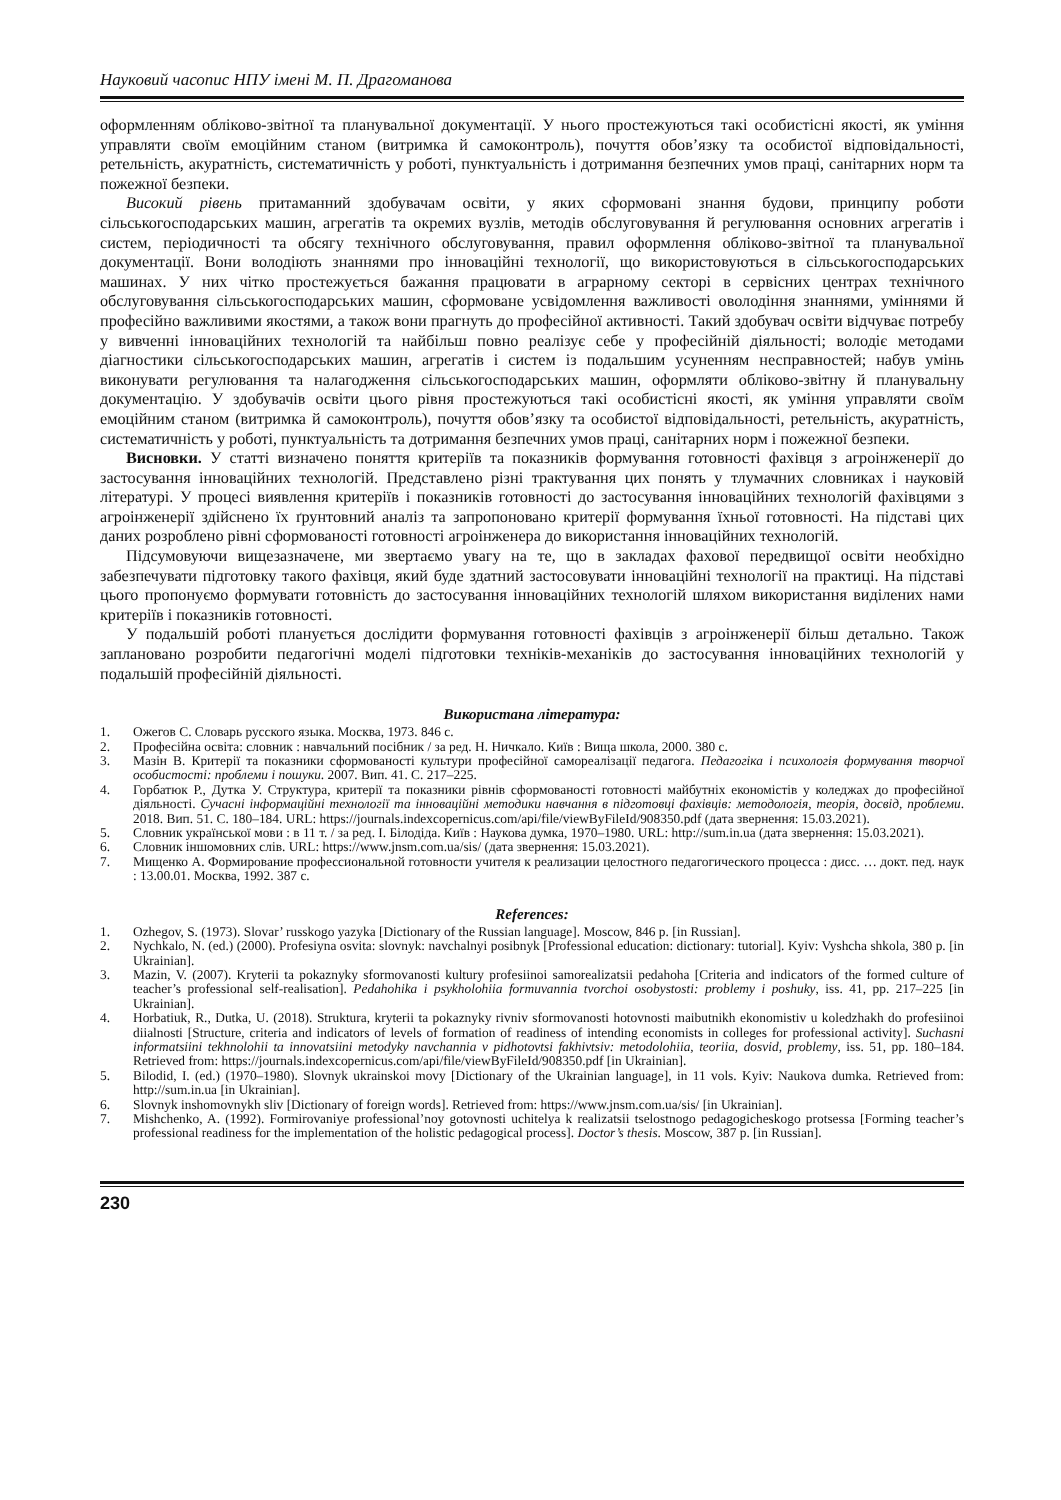Науковий часопис НПУ імені М. П. Драгоманова
оформленням обліково-звітної та планувальної документації. У нього простежуються такі особистісні якості, як уміння управляти своїм емоційним станом (витримка й самоконтроль), почуття обов’язку та особистої відповідальності, ретельність, акуратність, систематичність у роботі, пунктуальність і дотримання безпечних умов праці, санітарних норм та пожежної безпеки.
Високий рівень притаманний здобувачам освіти, у яких сформовані знання будови, принципу роботи сільськогосподарських машин, агрегатів та окремих вузлів, методів обслуговування й регулювання основних агрегатів і систем, періодичності та обсягу технічного обслуговування, правил оформлення обліково-звітної та планувальної документації. Вони володіють знаннями про інноваційні технології, що використовуються в сільськогосподарських машинах. У них чітко простежується бажання працювати в аграрному секторі в сервісних центрах технічного обслуговування сільськогосподарських машин, сформоване усвідомлення важливості оволодіння знаннями, уміннями й професійно важливими якостями, а також вони прагнуть до професійної активності. Такий здобувач освіти відчуває потребу у вивченні інноваційних технологій та найбільш повно реалізує себе у професійній діяльності; володіє методами діагностики сільськогосподарських машин, агрегатів і систем із подальшим усуненням несправностей; набув умінь виконувати регулювання та налагодження сільськогосподарських машин, оформляти обліково-звітну й планувальну документацію. У здобувачів освіти цього рівня простежуються такі особистісні якості, як уміння управляти своїм емоційним станом (витримка й самоконтроль), почуття обов’язку та особистої відповідальності, ретельність, акуратність, систематичність у роботі, пунктуальність та дотримання безпечних умов праці, санітарних норм і пожежної безпеки.
Висновки. У статті визначено поняття критеріїв та показників формування готовності фахівця з агроінженерії до застосування інноваційних технологій. Представлено різні трактування цих понять у тлумачних словниках і науковій літературі. У процесі виявлення критеріїв і показників готовності до застосування інноваційних технологій фахівцями з агроінженерії здійснено їх ґрунтовний аналіз та запропоновано критерії формування їхньої готовності. На підставі цих даних розроблено рівні сформованості готовності агроінженера до використання інноваційних технологій.
Підсумовуючи вищезазначене, ми звертаємо увагу на те, що в закладах фахової передвищої освіти необхідно забезпечувати підготовку такого фахівця, який буде здатний застосовувати інноваційні технології на практиці. На підставі цього пропонуємо формувати готовність до застосування інноваційних технологій шляхом використання виділених нами критеріїв і показників готовності.
У подальшій роботі планується дослідити формування готовності фахівців з агроінженерії більш детально. Також заплановано розробити педагогічні моделі підготовки техніків-механіків до застосування інноваційних технологій у подальшій професійній діяльності.
Використана література:
1. Ожегов С. Словарь русского языка. Москва, 1973. 846 с.
2. Професійна освіта: словник : навчальний посібник / за ред. Н. Ничкало. Київ : Вища школа, 2000. 380 с.
3. Мазін В. Критерії та показники сформованості культури професійної самореалізації педагога. Педагогіка і психологія формування творчої особистості: проблеми і пошуки. 2007. Вип. 41. С. 217–225.
4. Горбатюк Р., Дутка У. Структура, критерії та показники рівнів сформованості готовності майбутніх економістів у коледжах до професійної діяльності. Сучасні інформаційні технології та інноваційні методики навчання в підготовці фахівців: методологія, теорія, досвід, проблеми. 2018. Вип. 51. С. 180–184. URL: https://journals.indexcopernicus.com/api/file/viewByFileId/908350.pdf (дата звернення: 15.03.2021).
5. Словник української мови : в 11 т. / за ред. І. Білодіда. Київ : Наукова думка, 1970–1980. URL: http://sum.in.ua (дата звернення: 15.03.2021).
6. Словник іншомовних слів. URL: https://www.jnsm.com.ua/sis/ (дата звернення: 15.03.2021).
7. Мищенко А. Формирование профессиональной готовности учителя к реализации целостного педагогического процесса : дисс. … докт. пед. наук : 13.00.01. Москва, 1992. 387 с.
References:
1. Ozhegov, S. (1973). Slovar’ russkogo yazyka [Dictionary of the Russian language]. Moscow, 846 p. [in Russian].
2. Nychkalo, N. (ed.) (2000). Profesiyna osvita: slovnyk: navchalnyi posibnyk [Professional education: dictionary: tutorial]. Kyiv: Vyshcha shkola, 380 p. [in Ukrainian].
3. Mazin, V. (2007). Kryterii ta pokaznyky sformovanosti kultury profesiinoi samorealizatsii pedahoha [Criteria and indicators of the formed culture of teacher’s professional self-realisation]. Pedahohika i psykholohiia formuvannia tvorchoi osobystosti: problemy i poshuky, iss. 41, pp. 217–225 [in Ukrainian].
4. Horbatiuk, R., Dutka, U. (2018). Struktura, kryterii ta pokaznyky rivniv sformovanosti hotovnosti maibutnikh ekonomistiv u koledzhakh do profesiinoi diialnosti [Structure, criteria and indicators of levels of formation of readiness of intending economists in colleges for professional activity]. Suchasni informatsiini tekhnolohii ta innovatsiini metodyky navchannia v pidhotovtsi fakhivtsiv: metodolohiia, teoriia, dosvid, problemy, iss. 51, pp. 180–184. Retrieved from: https://journals.indexcopernicus.com/api/file/viewByFileId/908350.pdf [in Ukrainian].
5. Bilodid, I. (ed.) (1970–1980). Slovnyk ukrainskoi movy [Dictionary of the Ukrainian language], in 11 vols. Kyiv: Naukova dumka. Retrieved from: http://sum.in.ua [in Ukrainian].
6. Slovnyk inshomovnykh sliv [Dictionary of foreign words]. Retrieved from: https://www.jnsm.com.ua/sis/ [in Ukrainian].
7. Mishchenko, A. (1992). Formirovaniye professional’noy gotovnosti uchitelya k realizatsii tselostnogo pedagogicheskogo protsessa [Forming teacher’s professional readiness for the implementation of the holistic pedagogical process]. Doctor’s thesis. Moscow, 387 p. [in Russian].
230